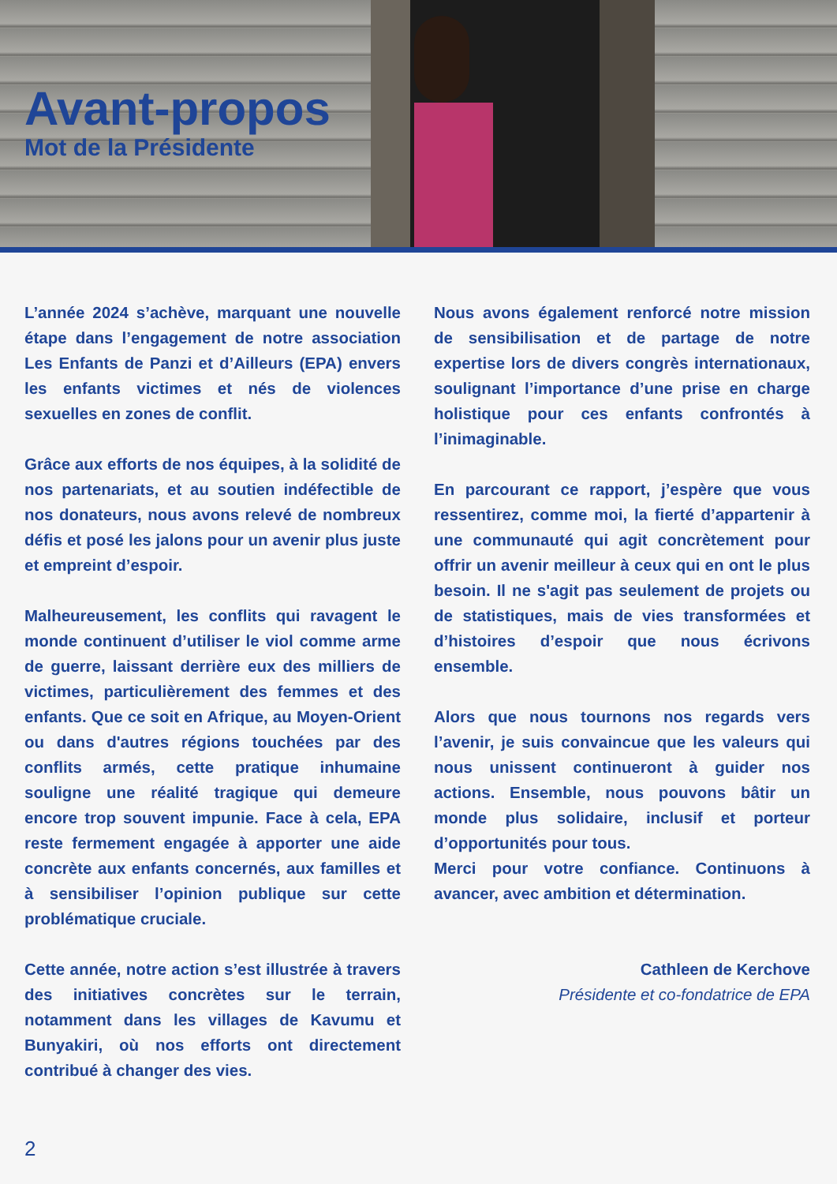Avant-propos
Mot de la Présidente
L’année 2024 s’achève, marquant une nouvelle étape dans l’engagement de notre association Les Enfants de Panzi et d’Ailleurs (EPA) envers les enfants victimes et nés de violences sexuelles en zones de conflit.
Grâce aux efforts de nos équipes, à la solidité de nos partenariats, et au soutien indéfectible de nos donateurs, nous avons relevé de nombreux défis et posé les jalons pour un avenir plus juste et empreint d’espoir.
Malheureusement, les conflits qui ravagent le monde continuent d’utiliser le viol comme arme de guerre, laissant derrière eux des milliers de victimes, particulièrement des femmes et des enfants. Que ce soit en Afrique, au Moyen-Orient ou dans d'autres régions touchées par des conflits armés, cette pratique inhumaine souligne une réalité tragique qui demeure encore trop souvent impunie. Face à cela, EPA reste fermement engagée à apporter une aide concrète aux enfants concernés, aux familles et à sensibiliser l’opinion publique sur cette problématique cruciale.
Cette année, notre action s’est illustrée à travers des initiatives concrètes sur le terrain, notamment dans les villages de Kavumu et Bunyakiri, où nos efforts ont directement contribué à changer des vies.
Nous avons également renforcé notre mission de sensibilisation et de partage de notre expertise lors de divers congrès internationaux, soulignant l’importance d’une prise en charge holistique pour ces enfants confrontés à l’inimaginable.
En parcourant ce rapport, j’espère que vous ressentirez, comme moi, la fierté d’appartenir à une communauté qui agit concrètement pour offrir un avenir meilleur à ceux qui en ont le plus besoin. Il ne s'agit pas seulement de projets ou de statistiques, mais de vies transformées et d’histoires d’espoir que nous écrivons ensemble.
Alors que nous tournons nos regards vers l’avenir, je suis convaincue que les valeurs qui nous unissent continueront à guider nos actions. Ensemble, nous pouvons bâtir un monde plus solidaire, inclusif et porteur d’opportunités pour tous.
Merci pour votre confiance. Continuons à avancer, avec ambition et détermination.
Cathleen de Kerchove
Présidente et co-fondatrice de EPA
2